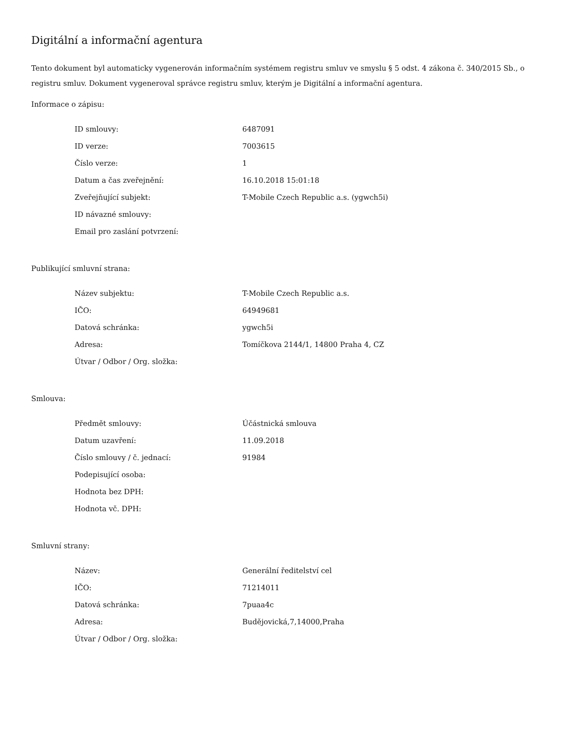Digitální a informační agentura
Tento dokument byl automaticky vygenerován informačním systémem registru smluv ve smyslu § 5 odst. 4 zákona č. 340/2015 Sb., o registru smluv. Dokument vygeneroval správce registru smluv, kterým je Digitální a informační agentura.
Informace o zápisu:
| ID smlouvy: | 6487091 |
| ID verze: | 7003615 |
| Číslo verze: | 1 |
| Datum a čas zveřejnění: | 16.10.2018 15:01:18 |
| Zveřejňující subjekt: | T-Mobile Czech Republic a.s. (ygwch5i) |
| ID návazné smlouvy: | |
| Email pro zaslání potvrzení: | |
Publikující smluvní strana:
| Název subjektu: | T-Mobile Czech Republic a.s. |
| IČO: | 64949681 |
| Datová schránka: | ygwch5i |
| Adresa: | Tomíčkova 2144/1, 14800 Praha 4, CZ |
| Útvar / Odbor / Org. složka: | |
Smlouva:
| Předmět smlouvy: | Účástnická smlouva |
| Datum uzavření: | 11.09.2018 |
| Číslo smlouvy / č. jednací: | 91984 |
| Podepisující osoba: | |
| Hodnota bez DPH: | |
| Hodnota vč. DPH: | |
Smluvní strany:
| Název: | Generální ředitelství cel |
| IČO: | 71214011 |
| Datová schránka: | 7puaa4c |
| Adresa: | Budějovická,7,14000,Praha |
| Útvar / Odbor / Org. složka: | |